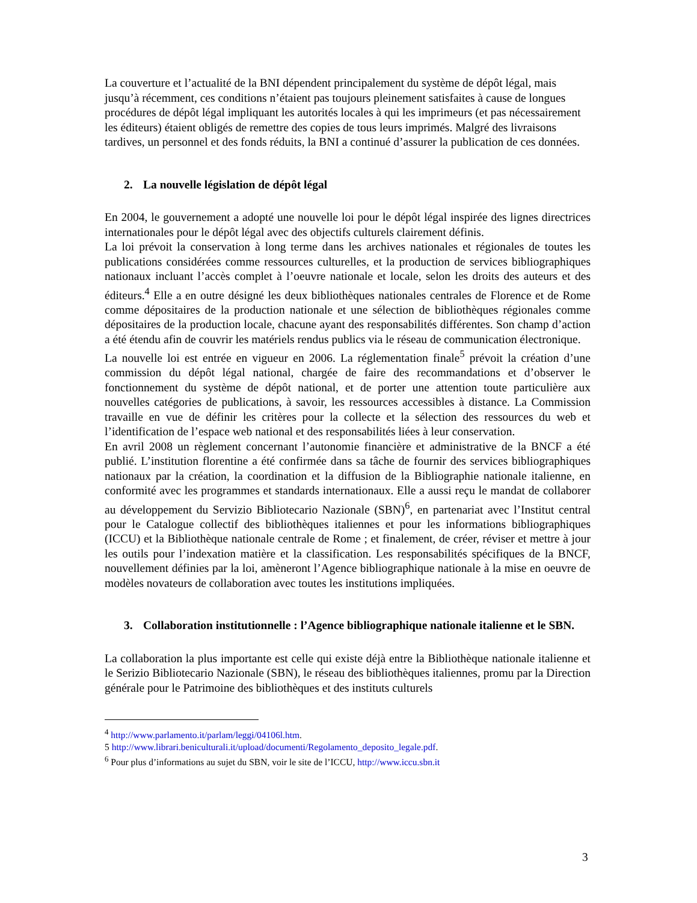La couverture et l’actualité de la BNI dépendent principalement du système de dépôt légal, mais jusqu’à récemment, ces conditions n’étaient pas toujours pleinement satisfaites à cause de longues procédures de dépôt légal impliquant les autorités locales à qui les imprimeurs (et pas nécessairement les éditeurs) étaient obligés de remettre des copies de tous leurs imprimés. Malgré des livraisons tardives, un personnel et des fonds réduits, la BNI a continué d’assurer la publication de ces données.
2. La nouvelle législation de dépôt légal
En 2004, le gouvernement a adopté une nouvelle loi pour le dépôt légal inspirée des lignes directrices internationales pour le dépôt légal avec des objectifs culturels clairement définis.
La loi prévoit la conservation à long terme dans les archives nationales et régionales de toutes les publications considérées comme ressources culturelles, et la production de services bibliographiques nationaux incluant l’accès complet à l’oeuvre nationale et locale, selon les droits des auteurs et des éditeurs.<sup>4</sup> Elle a en outre désigné les deux bibliothèques nationales centrales de Florence et de Rome comme dépositaires de la production nationale et une sélection de bibliothèques régionales comme dépositaires de la production locale, chacune ayant des responsabilités différentes. Son champ d’action a été étendu afin de couvrir les matériels rendus publics via le réseau de communication électronique.
La nouvelle loi est entrée en vigueur en 2006. La réglementation finale<sup>5</sup> prévoit la création d’une commission du dépôt légal national, chargée de faire des recommandations et d’observer le fonctionnement du système de dépôt national, et de porter une attention toute particulière aux nouvelles catégories de publications, à savoir, les ressources accessibles à distance. La Commission travaille en vue de définir les critères pour la collecte et la sélection des ressources du web et l’identification de l’espace web national et des responsabilités liées à leur conservation.
En avril 2008 un règlement concernant l’autonomie financière et administrative de la BNCF a été publié. L’institution florentine a été confirmée dans sa tâche de fournir des services bibliographiques nationaux par la création, la coordination et la diffusion de la Bibliographie nationale italienne, en conformité avec les programmes et standards internationaux. Elle a aussi reçu le mandat de collaborer au développement du Servizio Bibliotecario Nazionale (SBN)<sup>6</sup>, en partenariat avec l’Institut central pour le Catalogue collectif des bibliothèques italiennes et pour les informations bibliographiques (ICCU) et la Bibliothèque nationale centrale de Rome ; et finalement, de créer, réviser et mettre à jour les outils pour l’indexation matière et la classification. Les responsabilités spécifiques de la BNCF, nouvellement définies par la loi, amèneront l’Agence bibliographique nationale à la mise en oeuvre de modèles novateurs de collaboration avec toutes les institutions impliquées.
3. Collaboration institutionnelle : l’Agence bibliographique nationale italienne et le SBN.
La collaboration la plus importante est celle qui existe déjà entre la Bibliothèque nationale italienne et le Serizio Bibliotecario Nazionale (SBN), le réseau des bibliothèques italiennes, promu par la Direction générale pour le Patrimoine des bibliothèques et des instituts culturels
<sup>4</sup> http://www.parlamento.it/parlam/leggi/04106l.htm.
5 http://www.librari.beniculturali.it/upload/documenti/Regolamento_deposito_legale.pdf.
<sup>6</sup> Pour plus d’informations au sujet du SBN, voir le site de l’ICCU, http://www.iccu.sbn.it
3